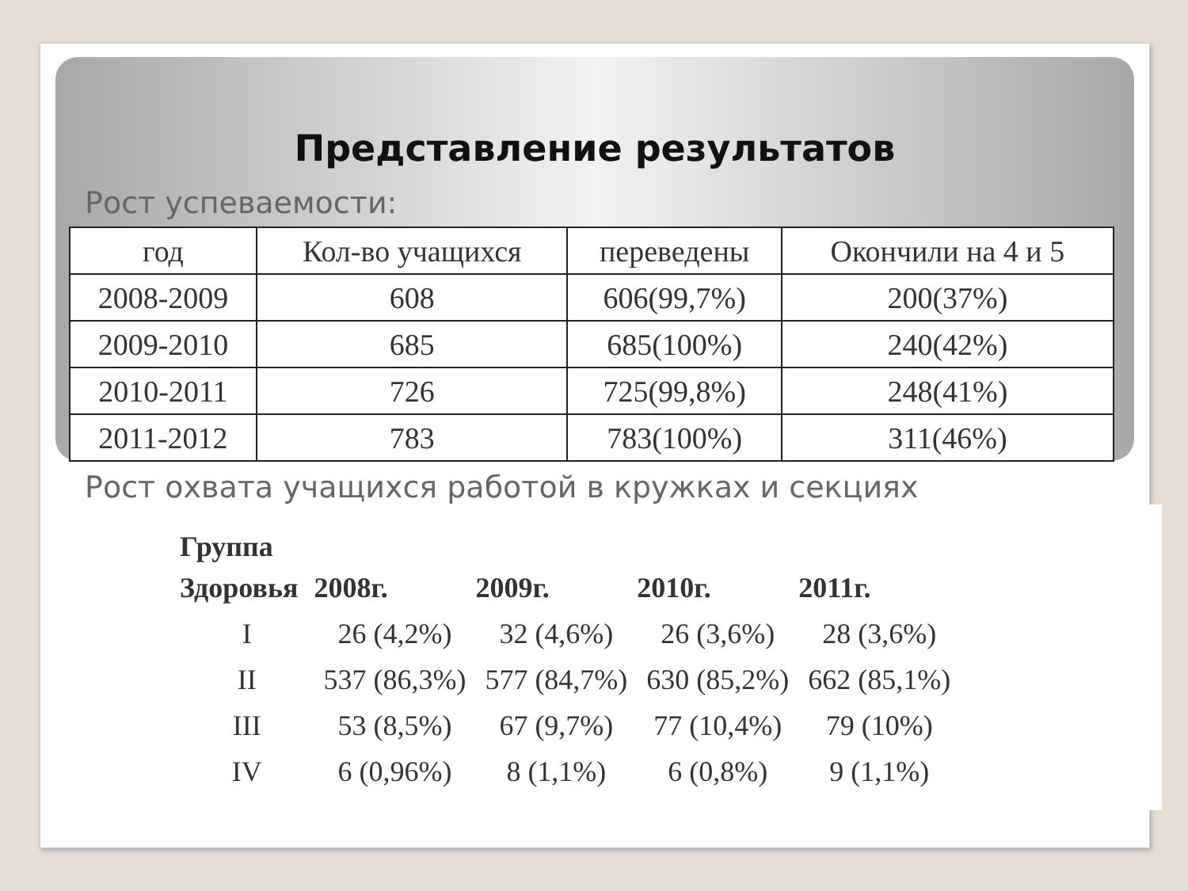Представление результатов
Рост успеваемости:
| год | Кол-во учащихся | переведены | Окончили на 4 и 5 |
| --- | --- | --- | --- |
| 2008-2009 | 608 | 606(99,7%) | 200(37%) |
| 2009-2010 | 685 | 685(100%) | 240(42%) |
| 2010-2011 | 726 | 725(99,8%) | 248(41%) |
| 2011-2012 | 783 | 783(100%) | 311(46%) |
Рост охвата учащихся работой в кружках и секциях
| Группа | | | | |
| --- | --- | --- | --- | --- |
| Здоровья | 2008г. | 2009г. | 2010г. | 2011г. |
| I | 26 (4,2%) | 32 (4,6%) | 26 (3,6%) | 28 (3,6%) |
| II | 537 (86,3%) | 577 (84,7%) | 630 (85,2%) | 662 (85,1%) |
| III | 53 (8,5%) | 67 (9,7%) | 77 (10,4%) | 79 (10%) |
| IV | 6 (0,96%) | 8 (1,1%) | 6 (0,8%) | 9 (1,1%) |